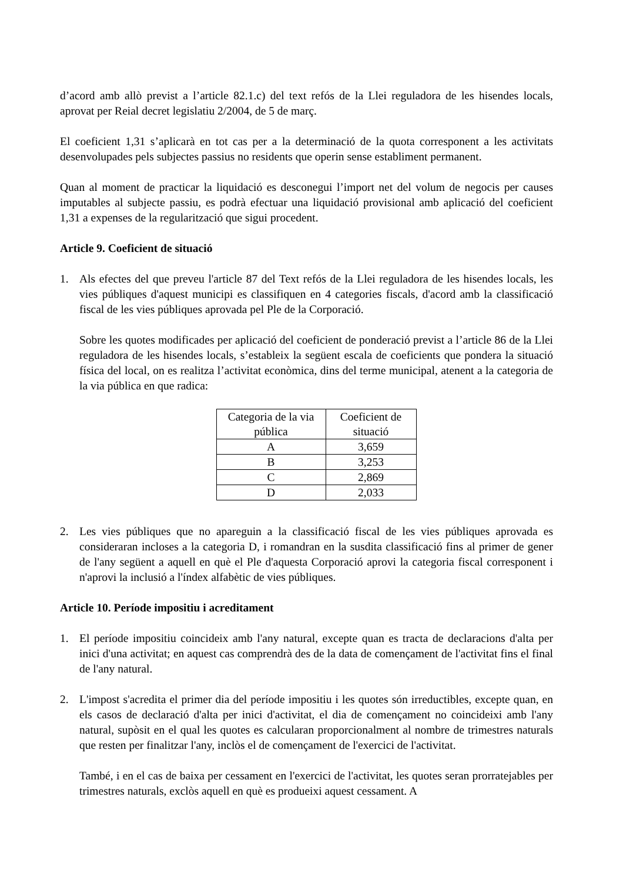d’acord amb allò previst a l’article 82.1.c) del text refós de la Llei reguladora de les hisendes locals, aprovat per Reial decret legislatiu 2/2004, de 5 de març.
El coeficient 1,31 s’aplicarà en tot cas per a la determinació de la quota corresponent a les activitats desenvolupades pels subjectes passius no residents que operin sense establiment permanent.
Quan al moment de practicar la liquidació es desconegui l’import net del volum de negocis per causes imputables al subjecte passiu, es podrà efectuar una liquidació provisional amb aplicació del coeficient 1,31 a expenses de la regularització que sigui procedent.
Article 9. Coeficient de situació
1. Als efectes del que preveu l'article 87 del Text refós de la Llei reguladora de les hisendes locals, les vies públiques d'aquest municipi es classifiquen en 4 categories fiscals, d'acord amb la classificació fiscal de les vies públiques aprovada pel Ple de la Corporació.
Sobre les quotes modificades per aplicació del coeficient de ponderació previst a l’article 86 de la Llei reguladora de les hisendes locals, s’estableix la següent escala de coeficients que pondera la situació física del local, on es realitza l’activitat econòmica, dins del terme municipal, atenent a la categoria de la via pública en que radica:
| Categoria de la via pública | Coeficient de situació |
| A | 3,659 |
| B | 3,253 |
| C | 2,869 |
| D | 2,033 |
2. Les vies públiques que no apareguin a la classificació fiscal de les vies públiques aprovada es consideraran incloses a la categoria D, i romandran en la susdita classificació fins al primer de gener de l'any següent a aquell en què el Ple d'aquesta Corporació aprovi la categoria fiscal corresponent i n'aprovi la inclusió a l'índex alfabètic de vies públiques.
Article 10. Període impositiu i acreditament
1. El període impositiu coincideix amb l'any natural, excepte quan es tracta de declaracions d'alta per inici d'una activitat; en aquest cas comprendrà des de la data de començament de l'activitat fins el final de l'any natural.
2. L'impost s'acredita el primer dia del període impositiu i les quotes són irreductibles, excepte quan, en els casos de declaració d'alta per inici d'activitat, el dia de començament no coincideixi amb l'any natural, supòsit en el qual les quotes es calcularan proporcionalment al nombre de trimestres naturals que resten per finalitzar l'any, inclòs el de començament de l'exercici de l'activitat.
També, i en el cas de baixa per cessament en l'exercici de l'activitat, les quotes seran prorratejables per trimestres naturals, exclòs aquell en què es produeixi aquest cessament. A